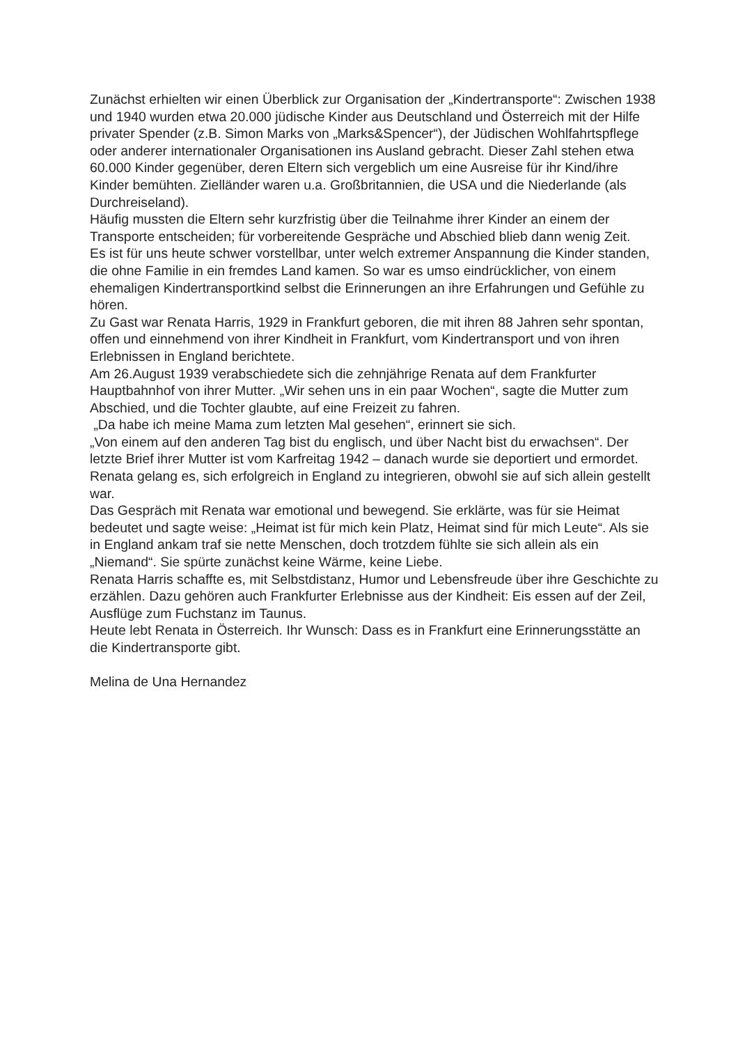Zunächst erhielten wir einen Überblick zur Organisation der „Kindertransporte“: Zwischen 1938 und 1940 wurden etwa 20.000 jüdische Kinder aus Deutschland und Österreich mit der Hilfe privater Spender (z.B. Simon Marks von „Marks&Spencer“), der Jüdischen Wohlfahrtspflege oder anderer internationaler Organisationen ins Ausland gebracht. Dieser Zahl stehen etwa 60.000 Kinder gegenüber, deren Eltern sich vergeblich um eine Ausreise für ihr Kind/ihre Kinder bemühten. Zielländer waren u.a. Großbritannien, die USA und die Niederlande (als Durchreiseland).
Häufig mussten die Eltern sehr kurzfristig über die Teilnahme ihrer Kinder an einem der Transporte entscheiden; für vorbereitende Gespräche und Abschied blieb dann wenig Zeit.
Es ist für uns heute schwer vorstellbar, unter welch extremer Anspannung die Kinder standen, die ohne Familie in ein fremdes Land kamen. So war es umso eindrücklicher, von einem ehemaligen Kindertransportkind selbst die Erinnerungen an ihre Erfahrungen und Gefühle zu hören.
Zu Gast war Renata Harris, 1929 in Frankfurt geboren, die mit ihren 88 Jahren sehr spontan, offen und einnehmend von ihrer Kindheit in Frankfurt, vom Kindertransport und von ihren Erlebnissen in England berichtete.
Am 26.August 1939 verabschiedete sich die zehnjährige Renata auf dem Frankfurter Hauptbahnhof von ihrer Mutter. „Wir sehen uns in ein paar Wochen“, sagte die Mutter zum Abschied, und die Tochter glaubte, auf eine Freizeit zu fahren.
„Da habe ich meine Mama zum letzten Mal gesehen“, erinnert sie sich.
„Von einem auf den anderen Tag bist du englisch, und über Nacht bist du erwachsen“. Der letzte Brief ihrer Mutter ist vom Karfreitag 1942 – danach wurde sie deportiert und ermordet.
Renata gelang es, sich erfolgreich in England zu integrieren, obwohl sie auf sich allein gestellt war.
Das Gespräch mit Renata war emotional und bewegend. Sie erklärte, was für sie Heimat bedeutet und sagte weise: „Heimat ist für mich kein Platz, Heimat sind für mich Leute“. Als sie in England ankam traf sie nette Menschen, doch trotzdem fühlte sie sich allein als ein „Niemand“. Sie spürte zunächst keine Wärme, keine Liebe.
Renata Harris schaffte es, mit Selbstdistanz, Humor und Lebensfreude über ihre Geschichte zu erzählen. Dazu gehören auch Frankfurter Erlebnisse aus der Kindheit: Eis essen auf der Zeil, Ausflüge zum Fuchstanz im Taunus.
Heute lebt Renata in Österreich. Ihr Wunsch: Dass es in Frankfurt eine Erinnerungsstätte an die Kindertransporte gibt.
Melina de Una Hernandez